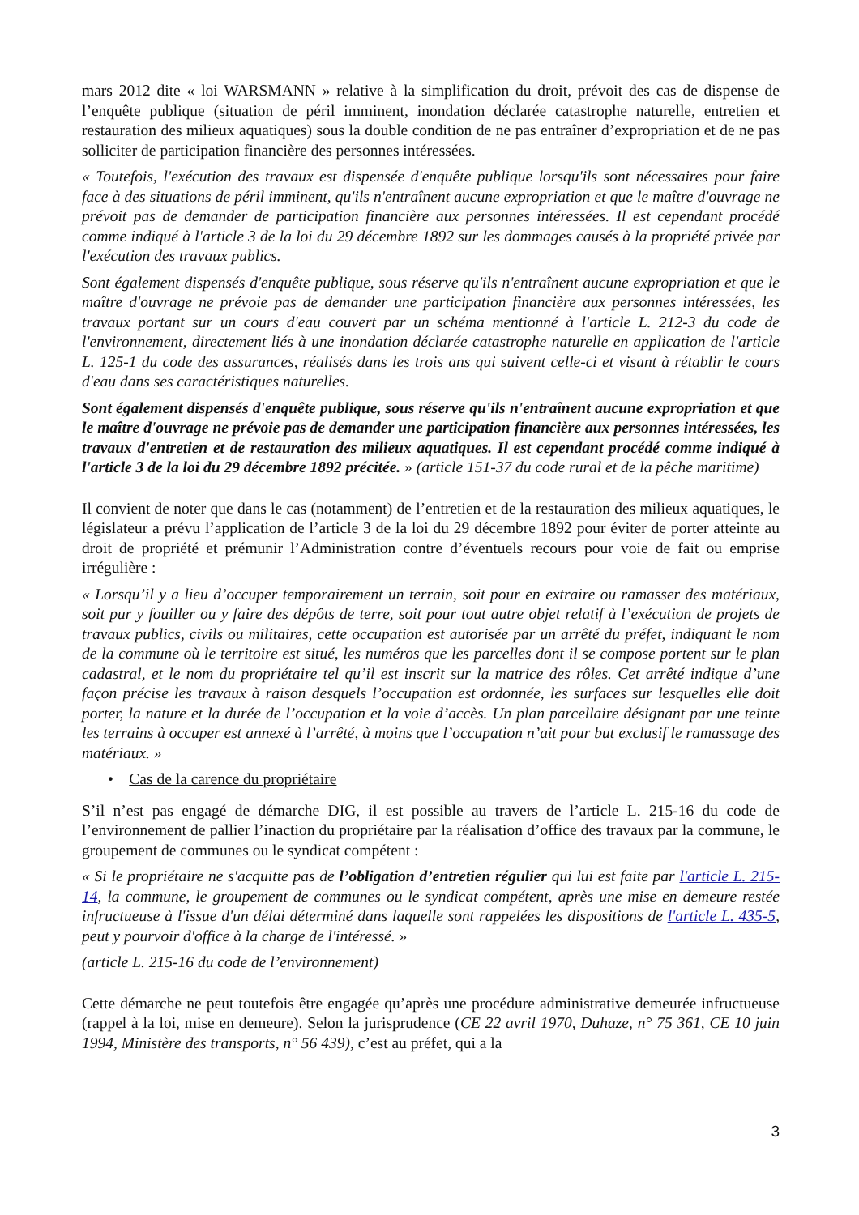mars 2012 dite « loi WARSMANN » relative à la simplification du droit, prévoit des cas de dispense de l’enquête publique (situation de péril imminent, inondation déclarée catastrophe naturelle, entretien et restauration des milieux aquatiques) sous la double condition de ne pas entraîner d’expropriation et de ne pas solliciter de participation financière des personnes intéressées.
« Toutefois, l'exécution des travaux est dispensée d'enquête publique lorsqu'ils sont nécessaires pour faire face à des situations de péril imminent, qu'ils n'entraînent aucune expropriation et que le maître d'ouvrage ne prévoit pas de demander de participation financière aux personnes intéressées. Il est cependant procédé comme indiqué à l'article 3 de la loi du 29 décembre 1892 sur les dommages causés à la propriété privée par l'exécution des travaux publics.
Sont également dispensés d'enquête publique, sous réserve qu'ils n'entraînent aucune expropriation et que le maître d'ouvrage ne prévoie pas de demander une participation financière aux personnes intéressées, les travaux portant sur un cours d'eau couvert par un schéma mentionné à l'article L. 212-3 du code de l'environnement, directement liés à une inondation déclarée catastrophe naturelle en application de l'article L. 125-1 du code des assurances, réalisés dans les trois ans qui suivent celle-ci et visant à rétablir le cours d'eau dans ses caractéristiques naturelles.
Sont également dispensés d'enquête publique, sous réserve qu'ils n'entraînent aucune expropriation et que le maître d'ouvrage ne prévoie pas de demander une participation financière aux personnes intéressées, les travaux d'entretien et de restauration des milieux aquatiques. Il est cependant procédé comme indiqué à l'article 3 de la loi du 29 décembre 1892 précitée. » (article 151-37 du code rural et de la pêche maritime)
Il convient de noter que dans le cas (notamment) de l’entretien et de la restauration des milieux aquatiques, le législateur a prévu l’application de l’article 3 de la loi du 29 décembre 1892 pour éviter de porter atteinte au droit de propriété et prémunir l’Administration contre d’éventuels recours pour voie de fait ou emprise irrégulière :
« Lorsqu’il y a lieu d’occuper temporairement un terrain, soit pour en extraire ou ramasser des matériaux, soit pur y fouiller ou y faire des dépôts de terre, soit pour tout autre objet relatif à l’exécution de projets de travaux publics, civils ou militaires, cette occupation est autorisée par un arrêté du préfet, indiquant le nom de la commune où le territoire est situé, les numéros que les parcelles dont il se compose portent sur le plan cadastral, et le nom du propriétaire tel qu’il est inscrit sur la matrice des rôles. Cet arrêté indique d’une façon précise les travaux à raison desquels l’occupation est ordonnée, les surfaces sur lesquelles elle doit porter, la nature et la durée de l’occupation et la voie d’accès. Un plan parcellaire désignant par une teinte les terrains à occuper est annexé à l’arrêté, à moins que l’occupation n’ait pour but exclusif le ramassage des matériaux. »
• Cas de la carence du propriétaire
S’il n’est pas engagé de démarche DIG, il est possible au travers de l’article L. 215-16 du code de l’environnement de pallier l’inaction du propriétaire par la réalisation d’office des travaux par la commune, le groupement de communes ou le syndicat compétent :
« Si le propriétaire ne s'acquitte pas de l’obligation d’entretien régulier qui lui est faite par l'article L. 215-14, la commune, le groupement de communes ou le syndicat compétent, après une mise en demeure restée infructueuse à l'issue d'un délai déterminé dans laquelle sont rappelées les dispositions de l'article L. 435-5, peut y pourvoir d'office à la charge de l'intéressé. »
(article L. 215-16 du code de l’environnement)
Cette démarche ne peut toutefois être engagée qu’après une procédure administrative demeurée infructueuse (rappel à la loi, mise en demeure). Selon la jurisprudence (CE 22 avril 1970, Duhaze, n° 75 361, CE 10 juin 1994, Ministère des transports, n° 56 439), c’est au préfet, qui a la
3